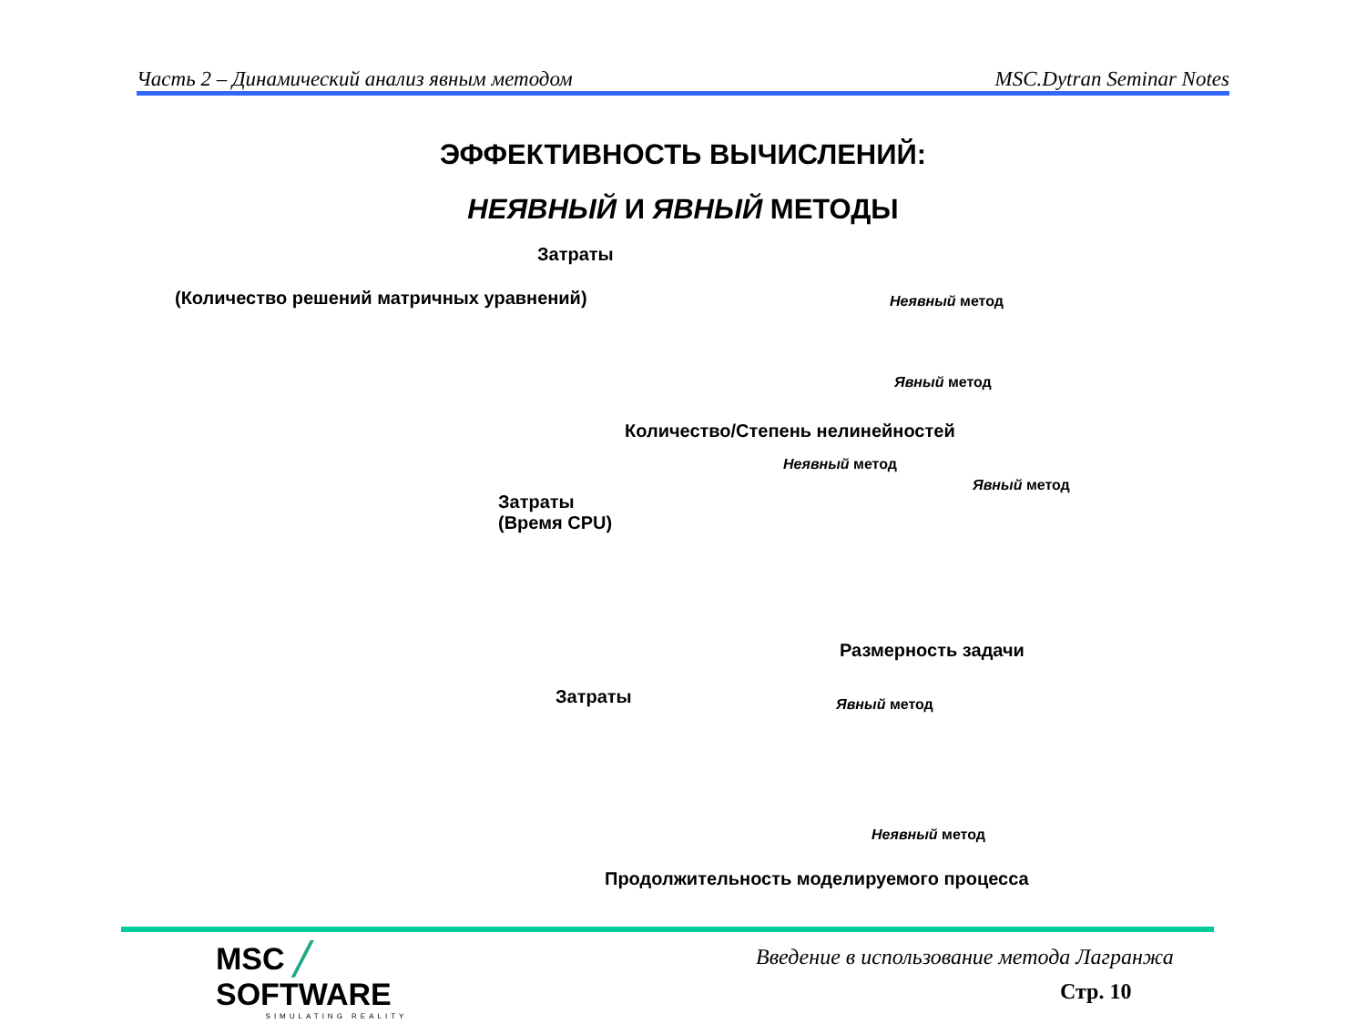Часть 2 – Динамический анализ явным методом MSC.Dytran Seminar Notes
ЭФФЕКТИВНОСТЬ ВЫЧИСЛЕНИЙ:
НЕЯВНЫЙ И ЯВНЫЙ МЕТОДЫ
Затраты
(Количество решений матричных уравнений) Неявный метод
Явный метод
Количество/Степень нелинейностей
Неявный метод
Явный метод
Затраты
(Время CPU)
Размерность задачи
Затраты Явный метод
Неявный метод
Продолжительность моделируемого процесса
MSC ╱ SOFTWARE
SIMULATING REALITY
Введение в использование метода Лагранжа
Стр. 10